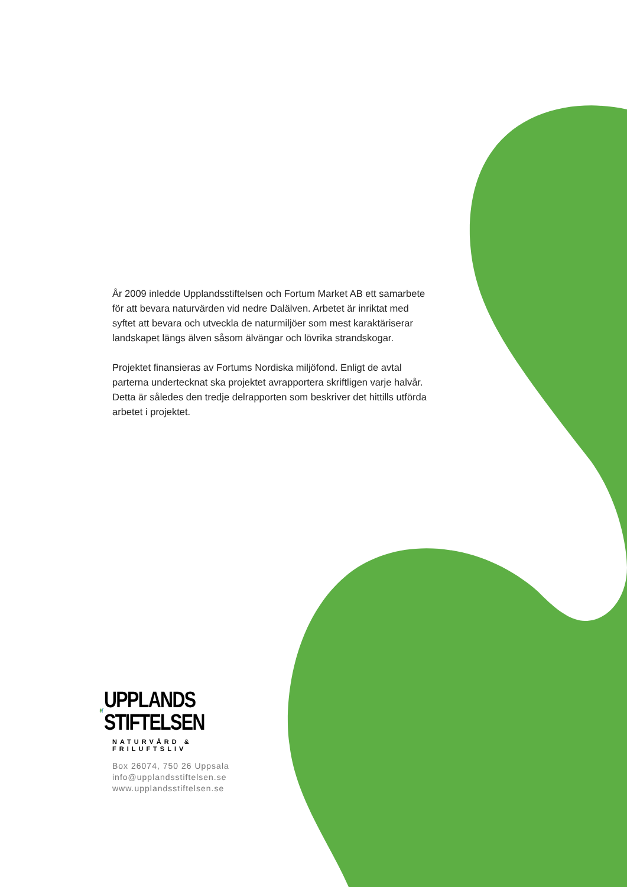År 2009 inledde Upplandsstiftelsen och Fortum Market AB ett samarbete för att bevara naturvärden vid nedre Dalälven. Arbetet är inriktat med syftet att bevara och utveckla de naturmiljöer som mest karaktäriserar landskapet längs älven såsom älvängar och lövrika strandskogar.
Projektet finansieras av Fortums Nordiska miljöfond. Enligt de avtal parterna undertecknat ska projektet avrapportera skriftligen varje halvår. Detta är således den tredje delrapporten som beskriver det hittills utförda arbetet i projektet.
UPPLANDS
STIFTELSEN
NATURVÅRD & FRILUFTSLIV
Box 26074, 750 26 Uppsala
info@upplandsstiftelsen.se
www.upplandsstiftelsen.se